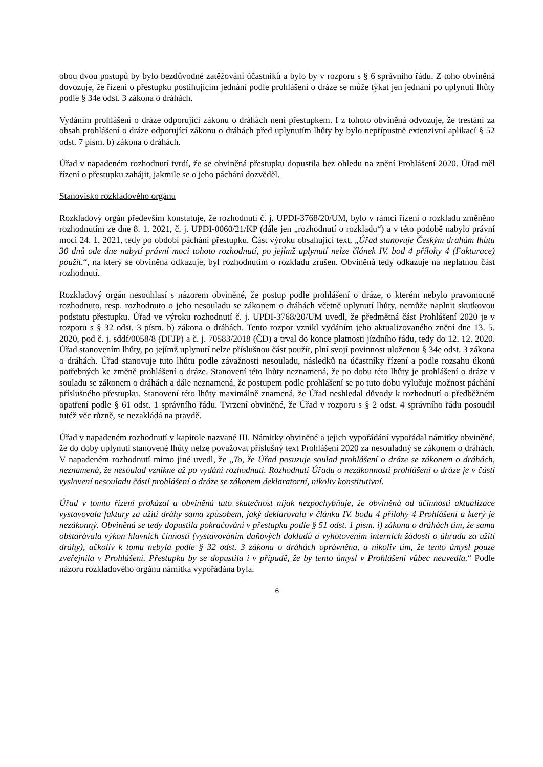obou dvou postupů by bylo bezdůvodné zatěžování účastníků a bylo by v rozporu s § 6 správního řádu. Z toho obviněná dovozuje, že řízení o přestupku postihujícím jednání podle prohlášení o dráze se může týkat jen jednání po uplynutí lhůty podle § 34e odst. 3 zákona o dráhách.
Vydáním prohlášení o dráze odporující zákonu o dráhách není přestupkem. I z tohoto obviněná odvozuje, že trestání za obsah prohlášení o dráze odporující zákonu o dráhách před uplynutím lhůty by bylo nepřípustně extenzivní aplikací § 52 odst. 7 písm. b) zákona o dráhách.
Úřad v napadeném rozhodnutí tvrdí, že se obviněná přestupku dopustila bez ohledu na znění Prohlášení 2020. Úřad měl řízení o přestupku zahájit, jakmile se o jeho páchání dozvěděl.
Stanovisko rozkladového orgánu
Rozkladový orgán především konstatuje, že rozhodnutí č. j. UPDI-3768/20/UM, bylo v rámci řízení o rozkladu změněno rozhodnutím ze dne 8. 1. 2021, č. j. UPDI-0060/21/KP (dále jen „rozhodnutí o rozkladu“) a v této podobě nabylo právní moci 24. 1. 2021, tedy po období páchání přestupku. Část výroku obsahující text, „Úřad stanovuje Českým drahám lhůtu 30 dnů ode dne nabytí právní moci tohoto rozhodnutí, po jejímž uplynutí nelze článek IV. bod 4 přílohy 4 (Fakturace) použít.“, na který se obviněná odkazuje, byl rozhodnutím o rozkladu zrušen. Obviněná tedy odkazuje na neplatnou část rozhodnutí.
Rozkladový orgán nesouhlasí s názorem obviněné, že postup podle prohlášení o dráze, o kterém nebylo pravomocně rozhodnuto, resp. rozhodnuto o jeho nesouladu se zákonem o dráhách včetně uplynutí lhůty, nemůže naplnit skutkovou podstatu přestupku. Úřad ve výroku rozhodnutí č. j. UPDI-3768/20/UM uvedl, že předmětná část Prohlášení 2020 je v rozporu s § 32 odst. 3 písm. b) zákona o dráhách. Tento rozpor vznikl vydáním jeho aktualizovaného znění dne 13. 5. 2020, pod č. j. sddf/0058/8 (DFJP) a č. j. 70583/2018 (ČD) a trval do konce platnosti jízdního řádu, tedy do 12. 12. 2020. Úřad stanovením lhůty, po jejímž uplynutí nelze příslušnou část použít, plní svojí povinnost uloženou § 34e odst. 3 zákona o dráhách. Úřad stanovuje tuto lhůtu podle závažnosti nesouladu, následků na účastníky řízení a podle rozsahu úkonů potřebných ke změně prohlášení o dráze. Stanovení této lhůty neznamená, že po dobu této lhůty je prohlášení o dráze v souladu se zákonem o dráhách a dále neznamená, že postupem podle prohlášení se po tuto dobu vylučuje možnost páchání příslušného přestupku. Stanovení této lhůty maximálně znamená, že Úřad neshledal důvody k rozhodnutí o předběžném opatření podle § 61 odst. 1 správního řádu. Tvrzení obviněné, že Úřad v rozporu s § 2 odst. 4 správního řádu posoudil tutéž věc různě, se nezakládá na pravdě.
Úřad v napadeném rozhodnutí v kapitole nazvané III. Námitky obviněné a jejich vypořádání vypořádal námitky obviněné, že do doby uplynutí stanovené lhůty nelze považovat příslušný text Prohlášení 2020 za nesouladný se zákonem o dráhách. V napadeném rozhodnutí mimo jiné uvedl, že „To, že Úřad posuzuje soulad prohlášení o dráze se zákonem o dráhách, neznamená, že nesoulad vznikne až po vydání rozhodnutí. Rozhodnutí Úřadu o nezákonnosti prohlášení o dráze je v části vyslovení nesouladu částí prohlášení o dráze se zákonem deklaratorní, nikoliv konstitutivní.
Úřad v tomto řízení prokázal a obviněná tuto skutečnost nijak nezpochybňuje, že obviněná od účinnosti aktualizace vystavovala faktury za užití dráhy sama způsobem, jaký deklarovala v článku IV. bodu 4 přílohy 4 Prohlášení a který je nezákonný. Obviněná se tedy dopustila pokračování v přestupku podle § 51 odst. 1 písm. i) zákona o dráhách tím, že sama obstarávala výkon hlavních činností (vystavováním daňových dokladů a vyhotovením interních žádostí o úhradu za užití dráhy), ačkoliv k tomu nebyla podle § 32 odst. 3 zákona o dráhách oprávněna, a nikoliv tím, že tento úmysl pouze zveřejnila v Prohlášení. Přestupku by se dopustila i v případě, že by tento úmysl v Prohlášení vůbec neuvedla.“ Podle názoru rozkladového orgánu námitka vypořádána byla.
6